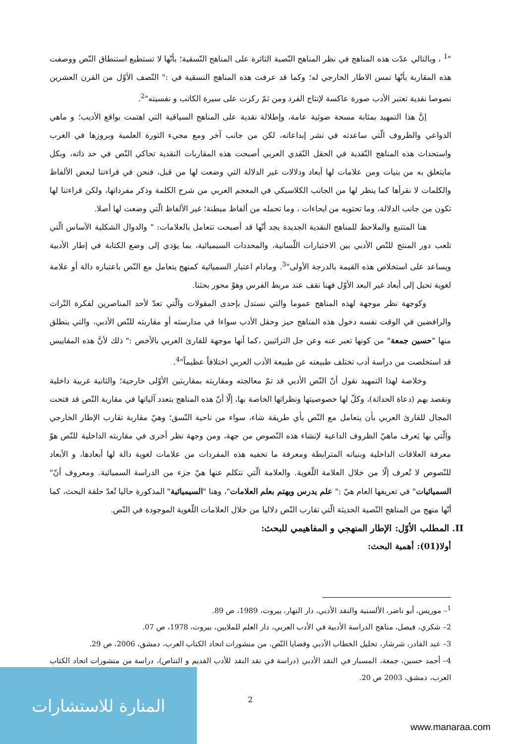"<sup>1</sup> ، وبالتالي عدّت هذه المناهج في نظر المناهج النّصية الثائرة على المناهج النّسقية؛ بأنّها لا تستطيع استنطاق النّص ووصفت هذه المقاربة بأنّها تمس الاطار الخارجي له؛ وكما قد عرفت هذه المناهج النسقية في :" النّصف الأوّل من القرن العشرين نصوصا نقدية تعتبر الأدب صورة عاكسة لإنتاج الفرد ومن ثمّ ركزت على سيرة الكاتب و نفسيته"<sup>2</sup>.
إنَّ هذا التمهيد بمثابة مسحة ضوئية عامة، وإطلالة نقدية على المناهج السياقية التي اهتمت بواقع الأديب؛ و ماهي الدواعي والظروف الّتي ساعدته في نشر إبداعاته، لكن من جانب آخر ومع مجيء الثورة العلمية وبروزها في الغرب واستحداث هذه المناهج النّقدية في الحقل النّقدي العربي أصبحت هذه المقاربات النقدية تحاكي النّص في حد ذاته، وبكل مايتعلق به من بنيات ومن علامات لها أبعاد ودلالات غير الدلالة التي وضعت لها من قبل، فنحن في قراءتنا لبعض الألفاظ والكلمات لا نقرأها كما ينظر لها من الجانب الكلاسيكي في المعجم العربي من شرح الكلمة وذكر مفرداتها، ولكن قراءتنا لها تكون من جانب الدلالة، وما تحتويه من ايحاءات ، وما تحمله من ألفاظ مبطنة؛ غير الألفاظ الّتي وضعت لها أصلا.
هنا المتتبع والملاحظ للمناهج النقدية الجديدة يجد أنّها قد أصبحت تتعامل بالعلامات: " والدوال الشكلية الأساس الّتي تلعب دور المنتج للنّص الأدبي بين الاختبارات اللّسانية، والمحددات السيميائية، بما يؤدي إلى وضع الكتابة في إطار الأدبية ويساعد على استخلاص هذه القيمة بالدرجة الأولى"<sup>3</sup>. ومادام اعتبار السميائية كمنهج يتعامل مع النّص باعتباره دالة أو علامة لغوية تحيل إلى أبعاد غير البعد الأوّل فهنا نقف عند مربط الفرس وهوّ محور بحثنا.
وكوجهة نظر موجهة لهذه المناهج عموما والتي نستدل بإحدى المقولات والّتي تعدّ لأحد المناصرين لفكرة التّراث والرافضين في الوقت نفسه دخول هذه المناهج حيز وحقل الأدب سواءا في مدارسته أو مقاربته للنّص الأدبي، والتي ينطلق منها "حسين جمعة" من كونها تعبر عنه وعن جل التراثيين ،كما أنها موجهة للقارئ العربي بالأخص :" ذلك لأنَّ هذه المقاييس قد استخلصت من دراسة أدب تختلف طبيعته عن طبيعة الأدب العربي اختلافاً عظيماً"<sup>4</sup>.
وخلاصة لهذا التمهيد نقول أنّ النّص الأدبي قد تمّ معالجته ومقاربته بمقاربتين الأوّلى خارجية؛ والثانية غربية داخلية ونقصد بهم (دعاة الحداثة)، وكلّ لها خصوصيتها ونظراتها الخاصة بها، إلّا أنّ هذه المناهج بتعدد آلياتها في مقاربة النّص قد فتحت المجال للقارئ العربي بأن يتعامل مع النّص بأي طريقة شاء، سواء من ناحية النّسق؛ وهيّ مقاربة تقارب الإطار الخارجي والّتي بها يَعرف ماهيّ الظروف الداعية لإنشاء هذه النّصوص من جهة، ومن وجهة نظر أخرى في مقاربته الداخلية للنّص هوّ معرفة العلاقات الداخلية وبنياته المترابطة ومعرفة ما تخفيه هذه المفردات من علامات لغوية دالة لها أبعادها، و الأبعاد للنّصوص لا تُعرف إلّا من خلال العلامة اللّغوية. والعلامة الّتي نتكلم عنها هيّ جزء من الدراسة السميائية. ومعروف أنّ" السميائيات" في تعريفها العام هيّ :" علم يدرس ويهتم بعلم العلامات"، وهنا "السيميائية" المذكورة حاليا تُعدّ حلقة البحث، كما أنّها منهج من المناهج النّصية الحديثة الّتي تقارب النّص دلاليا من خلال العلامات اللّغوية الموجودة في النّص.
II. المطلب الأوّل: الإطار المنهجي و المفاهيمي للبحث:
أولا(01): أهمية البحث:
<sup>1</sup>– موريس، أبو ناضر، الألسنية والنقد الأدبي، دار النهار، بيروت، 1989، ص 89.
2– شكري، فيصل، مناهج الدراسة الأدبية في الأدب العربي، دار العلم للملايين، بيروت، 1978، ص 07.
3– عبد القادر، شرشار، تحليل الخطاب الأدبي وقضايا النّص، من منشورات اتحاد الكتاب العرب، دمشق، 2006، ص 29.
4– أحمد حسين، جمعة، المسبار في النقد الأدبي (دراسة في نقد النقد للأدب القديم و التناص)، دراسة من منشورات اتحاد الكتاب العرب، دمشق، 2003 ص 20.
2
المنارة للاستشارات
www.manaraa.com